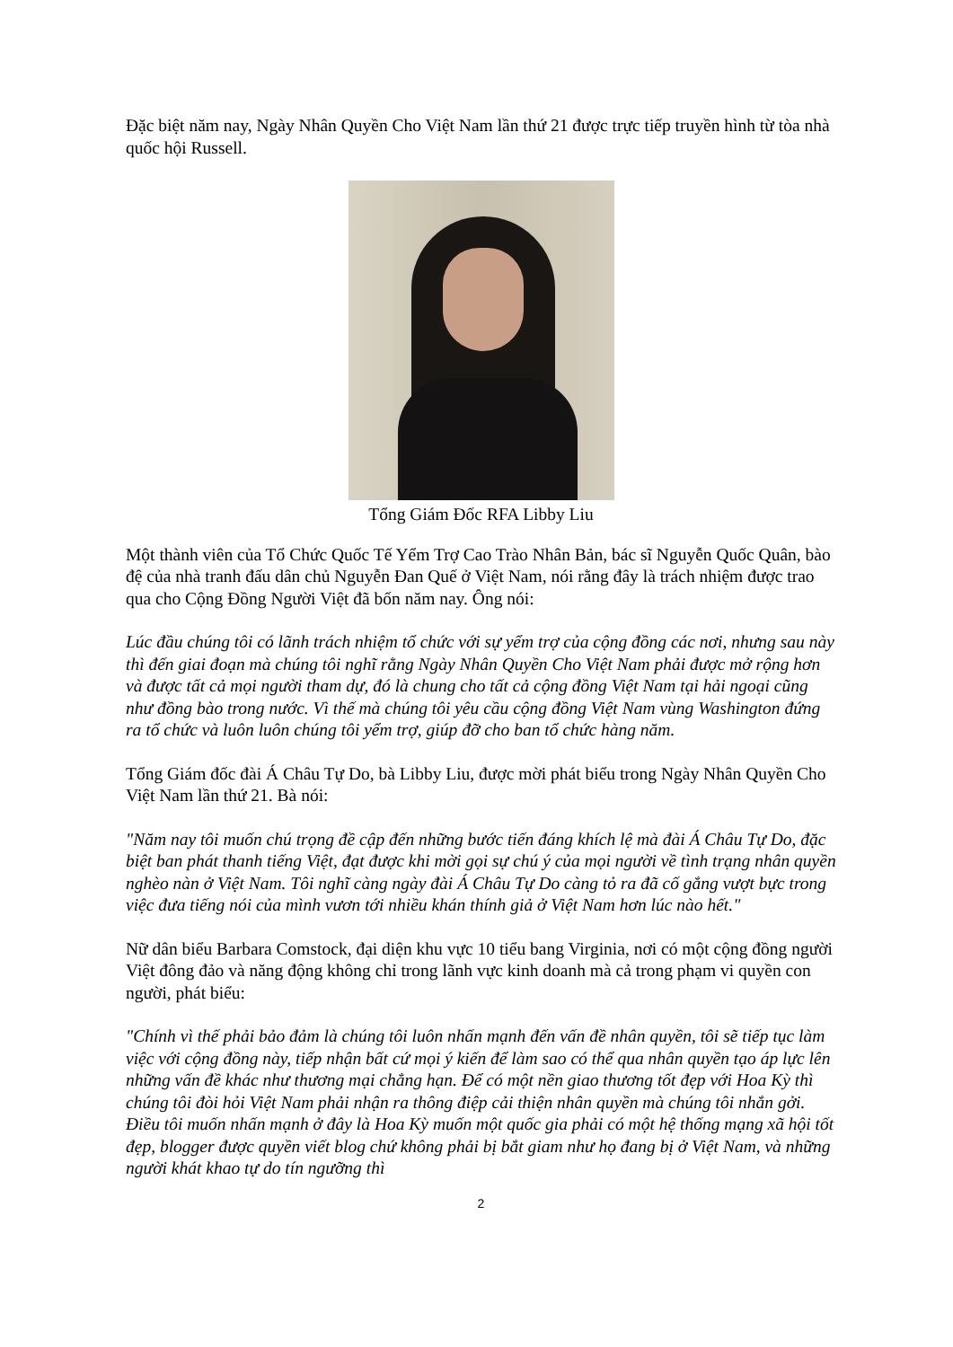Đặc biệt năm nay, Ngày Nhân Quyền Cho Việt Nam lần thứ 21 được trực tiếp truyền hình từ tòa nhà quốc hội Russell.
Tổng Giám Đốc RFA Libby Liu
Một thành viên của Tổ Chức Quốc Tế Yểm Trợ Cao Trào Nhân Bản, bác sĩ Nguyễn Quốc Quân, bào đệ của nhà tranh đấu dân chủ Nguyễn Đan Quế ở Việt Nam, nói rằng đây là trách nhiệm được trao qua cho Cộng Đồng Người Việt đã bốn năm nay. Ông nói:
Lúc đầu chúng tôi có lãnh trách nhiệm tổ chức với sự yểm trợ của cộng đồng các nơi, nhưng sau này thì đến giai đoạn mà chúng tôi nghĩ rằng Ngày Nhân Quyền Cho Việt Nam phải được mở rộng hơn và được tất cả mọi người tham dự, đó là chung cho tất cả cộng đồng Việt Nam tại hải ngoại cũng như đồng bào trong nước. Vì thế mà chúng tôi yêu cầu cộng đồng Việt Nam vùng Washington đứng ra tổ chức và luôn luôn chúng tôi yểm trợ, giúp đỡ cho ban tổ chức hàng năm.
Tổng Giám đốc đài Á Châu Tự Do, bà Libby Liu, được mời phát biểu trong Ngày Nhân Quyền Cho Việt Nam lần thứ 21. Bà nói:
"Năm nay tôi muốn chú trọng đề cập đến những bước tiến đáng khích lệ mà đài Á Châu Tự Do, đặc biệt ban phát thanh tiếng Việt, đạt được khi mời gọi sự chú ý của mọi người về tình trạng nhân quyền nghèo nàn ở Việt Nam. Tôi nghĩ càng ngày đài Á Châu Tự Do càng tỏ ra đã cố gắng vượt bực trong việc đưa tiếng nói của mình vươn tới nhiều khán thính giả ở Việt Nam hơn lúc nào hết."
Nữ dân biểu Barbara Comstock, đại diện khu vực 10 tiểu bang Virginia, nơi có một cộng đồng người Việt đông đảo và năng động không chỉ trong lãnh vực kinh doanh mà cả trong phạm vi quyền con người, phát biểu:
"Chính vì thế phải bảo đảm là chúng tôi luôn nhấn mạnh đến vấn đề nhân quyền, tôi sẽ tiếp tục làm việc với cộng đồng này, tiếp nhận bất cứ mọi ý kiến để làm sao có thể qua nhân quyền tạo áp lực lên những vấn đề khác như thương mại chẳng hạn. Để có một nền giao thương tốt đẹp với Hoa Kỳ thì chúng tôi đòi hỏi Việt Nam phải nhận ra thông điệp cải thiện nhân quyền mà chúng tôi nhắn gởi. Điều tôi muốn nhấn mạnh ở đây là Hoa Kỳ muốn một quốc gia phải có một hệ thống mạng xã hội tốt đẹp, blogger được quyền viết blog chứ không phải bị bắt giam như họ đang bị ở Việt Nam, và những người khát khao tự do tín ngưỡng thì
2